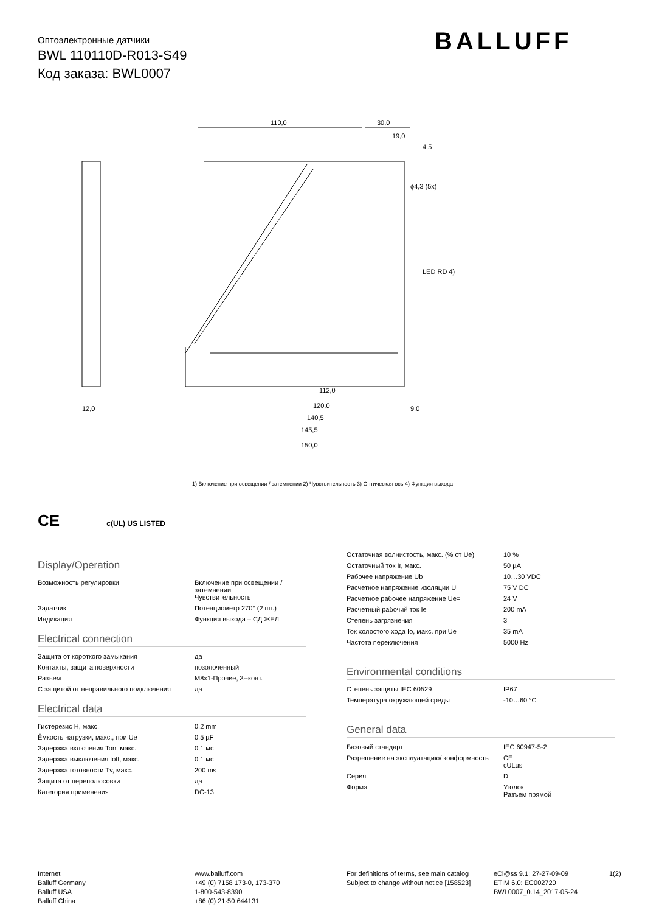Оптоэлектронные датчики
BWL 110110D-R013-S49
Код заказа: BWL0007
BALLUFF
110,0
30,0
19,0
4,5
ϕ4,3 (5x)
LED RD 4)
112,0
120,0
140,5
145,5
150,0
12,0
9,0
1) Включение при освещении / затемнении 2) Чувствительность 3) Оптическая ось 4) Функция выхода
CE c(UL) US LISTED
Display/Operation
| Возможность регулировки | Включение при освещении / затемнении Чувствительность |
| Задатчик | Потенциометр 270° (2 шт.) |
| Индикация | Функция выхода – СД ЖЕЛ |
Electrical connection
| Защита от короткого замыкания | да |
| Контакты, защита поверхности | позолоченный |
| Разъем | M8x1-Прочие, 3--конт. |
| С защитой от неправильного подключения | да |
Electrical data
| Гистерезис H, макс. | 0.2 mm |
| Ёмкость нагрузки, макс., при Ue | 0.5 µF |
| Задержка включения Ton, макс. | 0,1 мс |
| Задержка выключения toff, макс. | 0,1 мс |
| Задержка готовности Tv, макс. | 200 ms |
| Защита от переполюсовки | да |
| Категория применения | DC-13 |
| Остаточная волнистость, макс. (% от Ue) | 10 % |
| Остаточный ток Ir, макс. | 50 µA |
| Рабочее напряжение Ub | 10…30 VDC |
| Расчетное напряжение изоляции Ui | 75 V DC |
| Расчетное рабочее напряжение Ue= | 24 V |
| Расчетный рабочий ток Ie | 200 mA |
| Степень загрязнения | 3 |
| Ток холостого хода Io, макс. при Ue | 35 mA |
| Частота переключения | 5000 Hz |
Environmental conditions
| Степень защиты IEC 60529 | IP67 |
| Температура окружающей среды | -10…60 °C |
General data
| Базовый стандарт | IEC 60947-5-2 |
| Разрешение на эксплуатацию/ конформность | CE cULus |
| Серия | D |
| Форма | Уголок Разъем прямой |
Internet
Balluff Germany
Balluff USA
Balluff China
www.balluff.com
+49 (0) 7158 173-0, 173-370
1-800-543-8390
+86 (0) 21-50 644131
For definitions of terms, see main catalog
Subject to change without notice [158523]
eCl@ss 9.1: 27-27-09-09
ETIM 6.0: EC002720
BWL0007_0.14_2017-05-24
1(2)